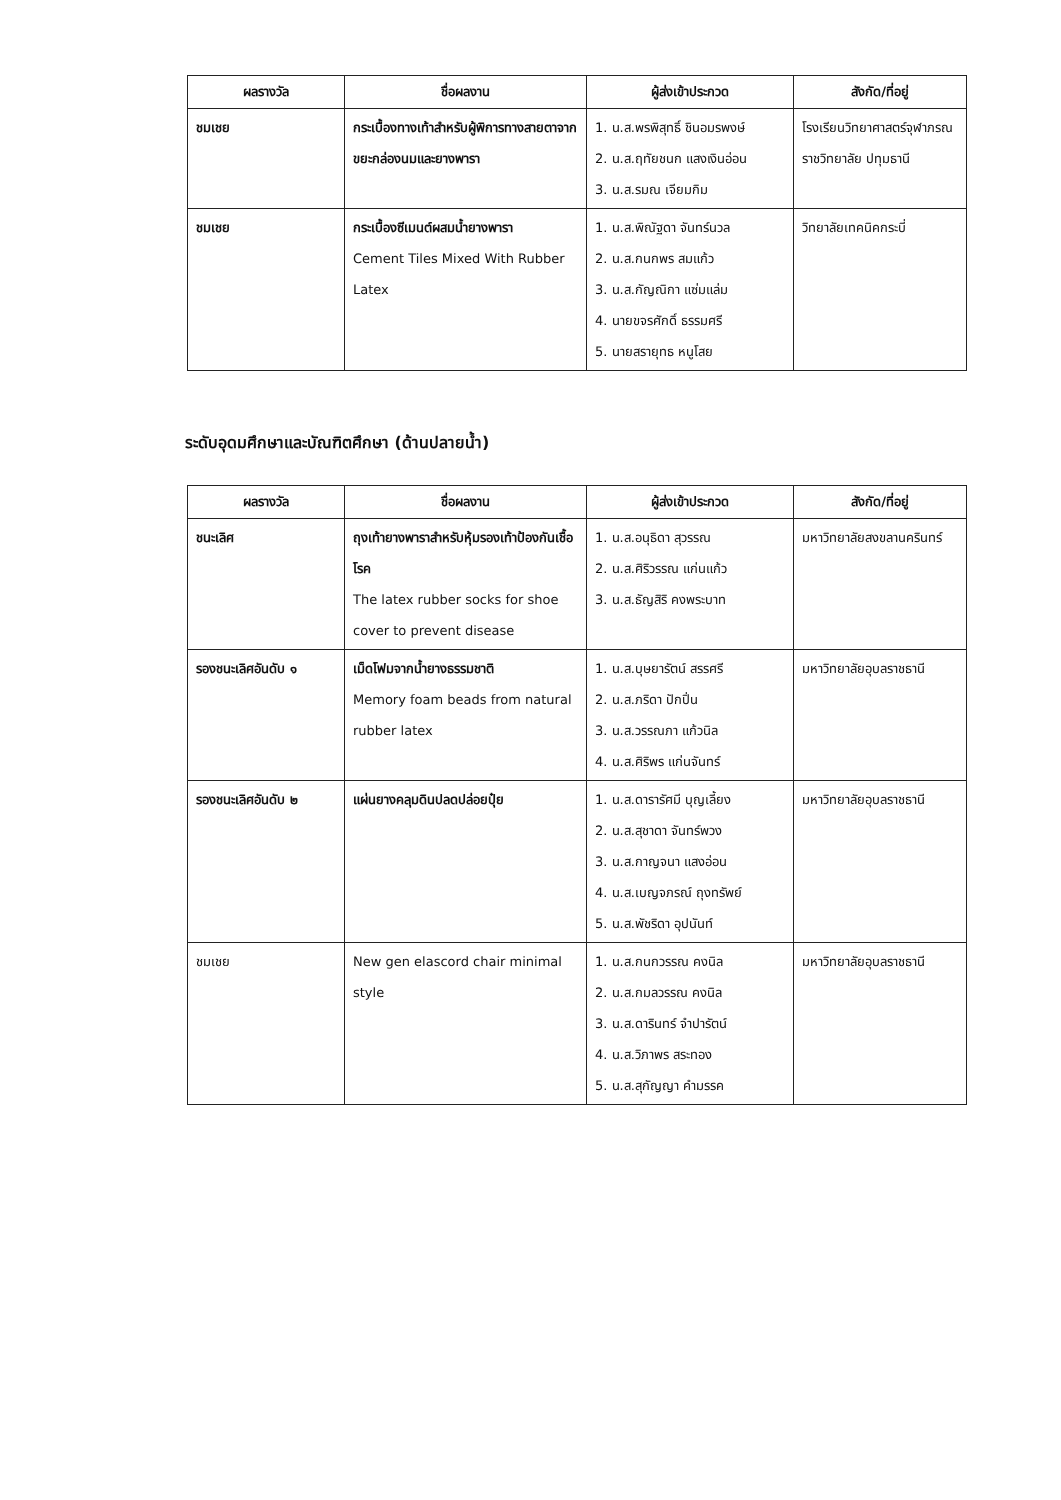| ผลรางวัล | ชื่อผลงาน | ผู้ส่งเข้าประกวด | สังกัด/ที่อยู่ |
| --- | --- | --- | --- |
| ชมเชย | กระเบื้องทางเท้าสำหรับผู้พิการทางสายตาจากขยะกล่องนมและยางพารา | 1. น.ส.พรพิสุทธิ์ ชินอมรพงษ์ 2. น.ส.ฤทัยชนก แสงเงินอ่อน 3. น.ส.รมณ เจียมกิม | โรงเรียนวิทยาศาสตร์จุฬาภรณราชวิทยาลัย ปทุมธานี |
| ชมเชย | กระเบื้องซีเมนต์ผสมน้ำยางพารา Cement Tiles Mixed With Rubber Latex | 1. น.ส.พิณัฐดา จันทร์นวล 2. น.ส.กนกพร สมแก้ว 3. น.ส.กัญณิกา แซ่มแล่ม 4. นายขจรศักดิ์ ธรรมศรี 5. นายสรายุทธ หนูโสย | วิทยาลัยเทคนิคกระบี่ |
ระดับอุดมศึกษาและบัณฑิตศึกษา (ด้านปลายน้ำ)
| ผลรางวัล | ชื่อผลงาน | ผู้ส่งเข้าประกวด | สังกัด/ที่อยู่ |
| --- | --- | --- | --- |
| ชนะเลิศ | ถุงเท้ายางพาราสำหรับหุ้มรองเท้าป้องกันเชื้อโรค The latex rubber socks for shoe cover to prevent disease | 1. น.ส.อนุธิดา สุวรรณ 2. น.ส.ศิริวรรณ แก่นแก้ว 3. น.ส.ธัญสิริ คงพระบาท | มหาวิทยาลัยสงขลานครินทร์ |
| รองชนะเลิศอันดับ ๑ | เม็ดโฟมจากน้ำยางธรรมชาติ Memory foam beads from natural rubber latex | 1. น.ส.บุษยารัตน์ สรรศรี 2. น.ส.ภริดา ปักปิ่น 3. น.ส.วรรณภา แก้วนิล 4. น.ส.ศิริพร แก่นจันทร์ | มหาวิทยาลัยอุบลราชธานี |
| รองชนะเลิศอันดับ ๒ | แผ่นยางคลุมดินปลดปล่อยปุ๋ย | 1. น.ส.ดารารัศมี บุญเลี้ยง 2. น.ส.สุชาดา จันทร์พวง 3. น.ส.กาญจนา แสงอ่อน 4. น.ส.เบญจภรณ์ ถุงทรัพย์ 5. น.ส.พัชริดา อุปนันท์ | มหาวิทยาลัยอุบลราชธานี |
| ชมเชย | New gen elascord chair minimal style | 1. น.ส.กนกวรรณ คงนิล 2. น.ส.กมลวรรณ คงนิล 3. น.ส.ดารินทร์ จำปารัตน์ 4. น.ส.วิภาพร สระทอง 5. น.ส.สุกัญญา คำมรรค | มหาวิทยาลัยอุบลราชธานี |